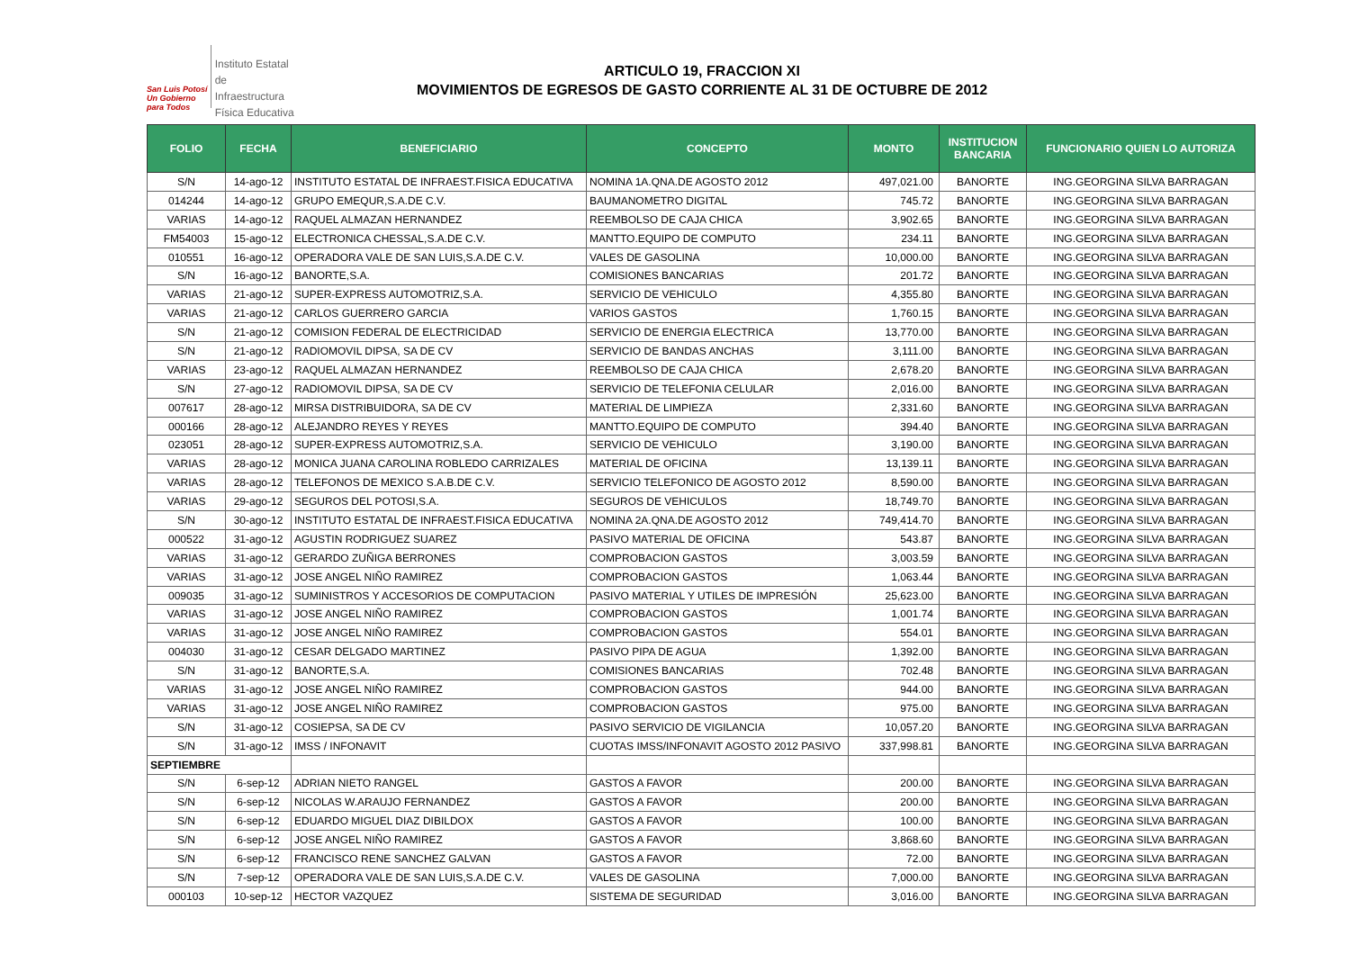San Luis Potosí
Un Gobierno para Todos
Instituto Estatal
de Infraestructura
Física Educativa
ARTICULO 19, FRACCION XI
MOVIMIENTOS DE EGRESOS DE GASTO CORRIENTE AL 31 DE OCTUBRE DE 2012
| FOLIO | FECHA | BENEFICIARIO | CONCEPTO | MONTO | INSTITUCION BANCARIA | FUNCIONARIO QUIEN LO AUTORIZA |
| --- | --- | --- | --- | --- | --- | --- |
| S/N | 14-ago-12 | INSTITUTO ESTATAL DE INFRAEST.FISICA EDUCATIVA | NOMINA 1A.QNA.DE AGOSTO 2012 | 497,021.00 | BANORTE | ING.GEORGINA SILVA BARRAGAN |
| 014244 | 14-ago-12 | GRUPO EMEQUR,S.A.DE C.V. | BAUMANOMETRO DIGITAL | 745.72 | BANORTE | ING.GEORGINA SILVA BARRAGAN |
| VARIAS | 14-ago-12 | RAQUEL ALMAZAN HERNANDEZ | REEMBOLSO DE CAJA CHICA | 3,902.65 | BANORTE | ING.GEORGINA SILVA BARRAGAN |
| FM54003 | 15-ago-12 | ELECTRONICA CHESSAL,S.A.DE C.V. | MANTTO.EQUIPO DE COMPUTO | 234.11 | BANORTE | ING.GEORGINA SILVA BARRAGAN |
| 010551 | 16-ago-12 | OPERADORA VALE DE SAN LUIS,S.A.DE C.V. | VALES DE GASOLINA | 10,000.00 | BANORTE | ING.GEORGINA SILVA BARRAGAN |
| S/N | 16-ago-12 | BANORTE,S.A. | COMISIONES BANCARIAS | 201.72 | BANORTE | ING.GEORGINA SILVA BARRAGAN |
| VARIAS | 21-ago-12 | SUPER-EXPRESS AUTOMOTRIZ,S.A. | SERVICIO DE VEHICULO | 4,355.80 | BANORTE | ING.GEORGINA SILVA BARRAGAN |
| VARIAS | 21-ago-12 | CARLOS GUERRERO GARCIA | VARIOS GASTOS | 1,760.15 | BANORTE | ING.GEORGINA SILVA BARRAGAN |
| S/N | 21-ago-12 | COMISION FEDERAL DE ELECTRICIDAD | SERVICIO DE ENERGIA ELECTRICA | 13,770.00 | BANORTE | ING.GEORGINA SILVA BARRAGAN |
| S/N | 21-ago-12 | RADIOMOVIL DIPSA, SA DE CV | SERVICIO DE BANDAS ANCHAS | 3,111.00 | BANORTE | ING.GEORGINA SILVA BARRAGAN |
| VARIAS | 23-ago-12 | RAQUEL ALMAZAN HERNANDEZ | REEMBOLSO DE CAJA CHICA | 2,678.20 | BANORTE | ING.GEORGINA SILVA BARRAGAN |
| S/N | 27-ago-12 | RADIOMOVIL DIPSA, SA DE CV | SERVICIO DE TELEFONIA CELULAR | 2,016.00 | BANORTE | ING.GEORGINA SILVA BARRAGAN |
| 007617 | 28-ago-12 | MIRSA DISTRIBUIDORA, SA DE CV | MATERIAL DE LIMPIEZA | 2,331.60 | BANORTE | ING.GEORGINA SILVA BARRAGAN |
| 000166 | 28-ago-12 | ALEJANDRO REYES Y REYES | MANTTO.EQUIPO DE COMPUTO | 394.40 | BANORTE | ING.GEORGINA SILVA BARRAGAN |
| 023051 | 28-ago-12 | SUPER-EXPRESS AUTOMOTRIZ,S.A. | SERVICIO DE VEHICULO | 3,190.00 | BANORTE | ING.GEORGINA SILVA BARRAGAN |
| VARIAS | 28-ago-12 | MONICA JUANA CAROLINA ROBLEDO CARRIZALES | MATERIAL DE OFICINA | 13,139.11 | BANORTE | ING.GEORGINA SILVA BARRAGAN |
| VARIAS | 28-ago-12 | TELEFONOS DE MEXICO S.A.B.DE C.V. | SERVICIO TELEFONICO DE AGOSTO 2012 | 8,590.00 | BANORTE | ING.GEORGINA SILVA BARRAGAN |
| VARIAS | 29-ago-12 | SEGUROS DEL POTOSI,S.A. | SEGUROS DE VEHICULOS | 18,749.70 | BANORTE | ING.GEORGINA SILVA BARRAGAN |
| S/N | 30-ago-12 | INSTITUTO ESTATAL DE INFRAEST.FISICA EDUCATIVA | NOMINA 2A.QNA.DE AGOSTO 2012 | 749,414.70 | BANORTE | ING.GEORGINA SILVA BARRAGAN |
| 000522 | 31-ago-12 | AGUSTIN RODRIGUEZ SUAREZ | PASIVO MATERIAL DE OFICINA | 543.87 | BANORTE | ING.GEORGINA SILVA BARRAGAN |
| VARIAS | 31-ago-12 | GERARDO ZUÑIGA BERRONES | COMPROBACION GASTOS | 3,003.59 | BANORTE | ING.GEORGINA SILVA BARRAGAN |
| VARIAS | 31-ago-12 | JOSE ANGEL NIÑO RAMIREZ | COMPROBACION GASTOS | 1,063.44 | BANORTE | ING.GEORGINA SILVA BARRAGAN |
| 009035 | 31-ago-12 | SUMINISTROS Y ACCESORIOS DE COMPUTACION | PASIVO MATERIAL Y UTILES DE IMPRESIÓN | 25,623.00 | BANORTE | ING.GEORGINA SILVA BARRAGAN |
| VARIAS | 31-ago-12 | JOSE ANGEL NIÑO RAMIREZ | COMPROBACION GASTOS | 1,001.74 | BANORTE | ING.GEORGINA SILVA BARRAGAN |
| VARIAS | 31-ago-12 | JOSE ANGEL NIÑO RAMIREZ | COMPROBACION GASTOS | 554.01 | BANORTE | ING.GEORGINA SILVA BARRAGAN |
| 004030 | 31-ago-12 | CESAR DELGADO MARTINEZ | PASIVO PIPA DE AGUA | 1,392.00 | BANORTE | ING.GEORGINA SILVA BARRAGAN |
| S/N | 31-ago-12 | BANORTE,S.A. | COMISIONES BANCARIAS | 702.48 | BANORTE | ING.GEORGINA SILVA BARRAGAN |
| VARIAS | 31-ago-12 | JOSE ANGEL NIÑO RAMIREZ | COMPROBACION GASTOS | 944.00 | BANORTE | ING.GEORGINA SILVA BARRAGAN |
| VARIAS | 31-ago-12 | JOSE ANGEL NIÑO RAMIREZ | COMPROBACION GASTOS | 975.00 | BANORTE | ING.GEORGINA SILVA BARRAGAN |
| S/N | 31-ago-12 | COSIEPSA, SA DE CV | PASIVO SERVICIO DE VIGILANCIA | 10,057.20 | BANORTE | ING.GEORGINA SILVA BARRAGAN |
| S/N | 31-ago-12 | IMSS / INFONAVIT | CUOTAS IMSS/INFONAVIT AGOSTO 2012 PASIVO | 337,998.81 | BANORTE | ING.GEORGINA SILVA BARRAGAN |
| SEPTIEMBRE | | | | | | |
| S/N | 6-sep-12 | ADRIAN NIETO RANGEL | GASTOS A FAVOR | 200.00 | BANORTE | ING.GEORGINA SILVA BARRAGAN |
| S/N | 6-sep-12 | NICOLAS W.ARAUJO FERNANDEZ | GASTOS A FAVOR | 200.00 | BANORTE | ING.GEORGINA SILVA BARRAGAN |
| S/N | 6-sep-12 | EDUARDO MIGUEL DIAZ DIBILDOX | GASTOS A FAVOR | 100.00 | BANORTE | ING.GEORGINA SILVA BARRAGAN |
| S/N | 6-sep-12 | JOSE ANGEL NIÑO RAMIREZ | GASTOS A FAVOR | 3,868.60 | BANORTE | ING.GEORGINA SILVA BARRAGAN |
| S/N | 6-sep-12 | FRANCISCO RENE SANCHEZ GALVAN | GASTOS A FAVOR | 72.00 | BANORTE | ING.GEORGINA SILVA BARRAGAN |
| S/N | 7-sep-12 | OPERADORA VALE DE SAN LUIS,S.A.DE C.V. | VALES DE GASOLINA | 7,000.00 | BANORTE | ING.GEORGINA SILVA BARRAGAN |
| 000103 | 10-sep-12 | HECTOR VAZQUEZ | SISTEMA DE SEGURIDAD | 3,016.00 | BANORTE | ING.GEORGINA SILVA BARRAGAN |